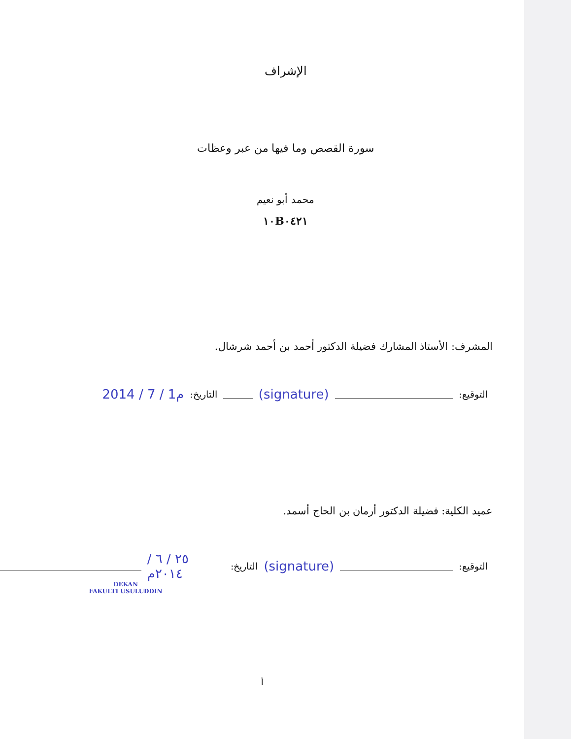الإشراف
سورة القصص وما فيها من عبر وعظات
محمد أبو نعيم
١٠B٠٤٢١
المشرف: الأستاذ المشارك فضيلة الدكتور أحمد بن أحمد شرشال.
التوقيع: (signature) التاريخ: 2014 / 7 / 1م
عميد الكلية: فضيلة الدكتور أرمان بن الحاج أسمد.
التوقيع: (signature) التاريخ: ٢٥ / ٦ / ٢٠١٤م
DEKAN
FAKULTI USULUDDIN
أ